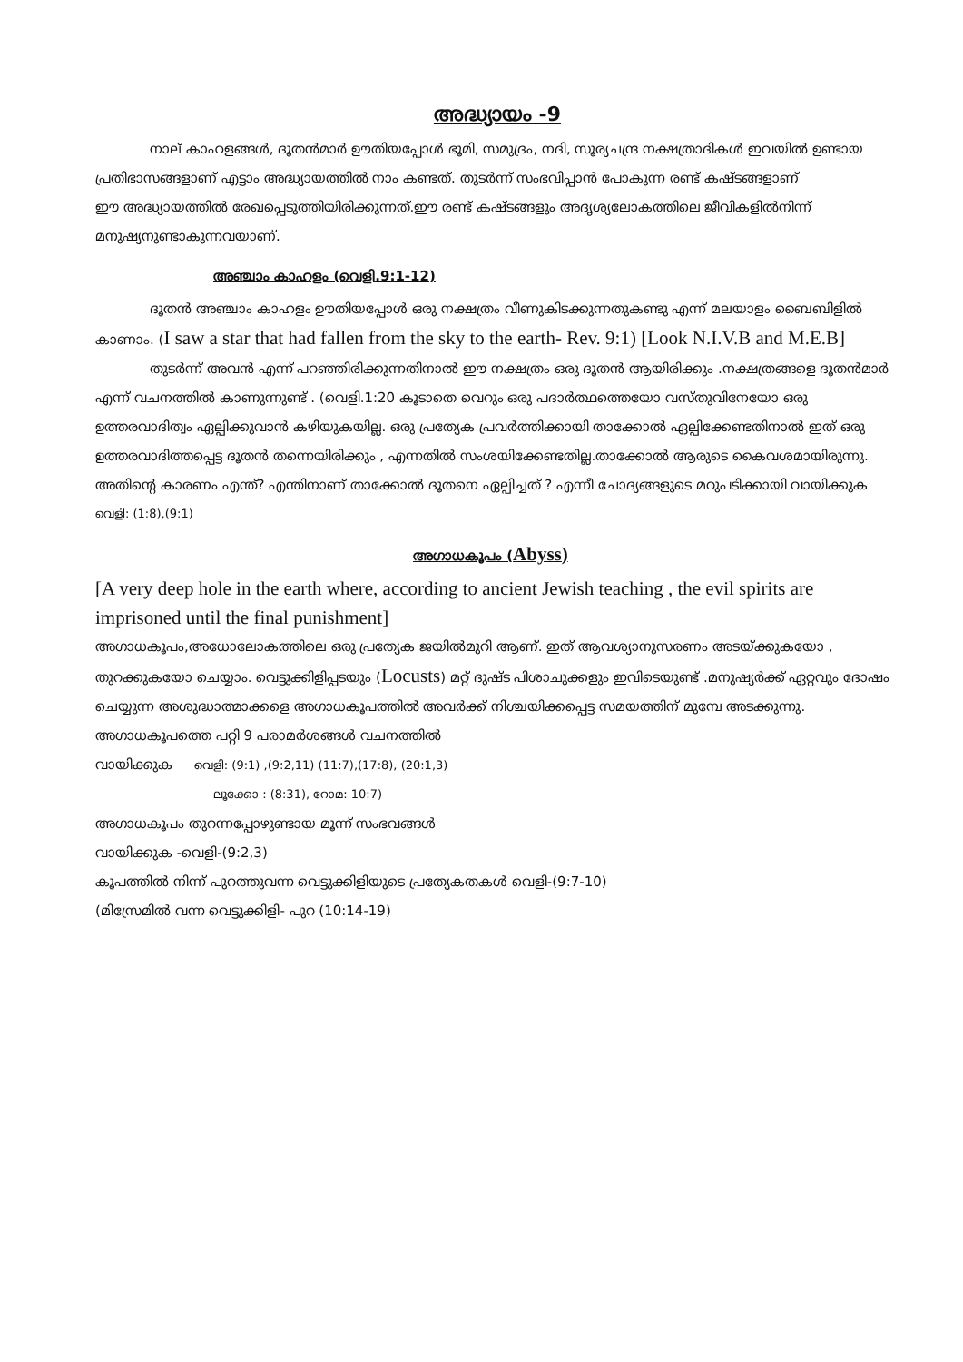അദ്ധ്യായം -9
നാല് കാഹളങ്ങൾ, ദൂതൻമാർ ഊതിയപ്പോൾ ഭൂമി, സമുദ്രം, നദി, സൂര്യചന്ദ്ര നക്ഷത്രാദികൾ ഇവയിൽ ഉണ്ടായ പ്രതിഭാസങ്ങളാണ് എട്ടാം അദ്ധ്യായത്തിൽ നാം കണ്ടത്. തുടർന്ന് സംഭവിപ്പാൻ പോകുന്ന രണ്ട് കഷ്ടങ്ങളാണ്
ഈ അദ്ധ്യായത്തിൽ രേഖപ്പെടുത്തിയിരിക്കുന്നത്.ഈ രണ്ട് കഷ്ടങ്ങളും അദൃശ്യലോകത്തിലെ ജീവികളിൽനിന്ന് മനുഷ്യനുണ്ടാകുന്നവയാണ്.
അഞ്ചാം കാഹളം (വെളി.9:1-12)
ദൂതൻ അഞ്ചാം കാഹളം ഊതിയപ്പോൾ ഒരു നക്ഷത്രം വീണുകിടക്കുന്നതുകണ്ടു എന്ന് മലയാളം ബൈബിളിൽ കാണാം. (I saw a star that had fallen from the sky to the earth- Rev. 9:1) [Look N.I.V.B and M.E.B]
തുടർന്ന് അവൻ എന്ന് പറഞ്ഞിരിക്കുന്നതിനാൽ ഈ നക്ഷത്രം ഒരു ദൂതൻ ആയിരിക്കും .നക്ഷത്രങ്ങളെ ദൂതൻമാർ എന്ന് വചനത്തിൽ കാണുന്നുണ്ട് . (വെളി.1:20 കൂടാതെ വെറും ഒരു പദാർത്ഥത്തെയോ വസ്തുവിനേയോ ഒരു ഉത്തരവാദിത്വം ഏല്പിക്കുവാൻ കഴിയുകയില്ല. ഒരു പ്രത്യേക പ്രവർത്തിക്കായി താക്കോൽ ഏല്പിക്കേണ്ടതിനാൽ ഇത് ഒരു ഉത്തരവാദിത്തപ്പെട്ട ദൂതൻ തന്നെയിരിക്കും , എന്നതിൽ സംശയിക്കേണ്ടതില്ല.താക്കോൽ ആരുടെ കൈവശമായിരുന്നു. അതിന്റെ കാരണം എന്ത്? എന്തിനാണ് താക്കോൽ ദൂതനെ ഏല്പിച്ചത് ? എന്നീ ചോദ്യങ്ങളുടെ മറുപടിക്കായി വായിക്കുക
വെളി: (1:8),(9:1)
അഗാധകൂപം (Abyss)
[A very deep hole in the earth where, according to ancient Jewish teaching , the evil spirits are imprisoned until the final punishment]
അഗാധകൂപം,അധോലോകത്തിലെ ഒരു പ്രത്യേക ജയിൽമുറി ആണ്. ഇത് ആവശ്യാനുസരണം അടയ്ക്കുകയോ , തുറക്കുകയോ ചെയ്യാം. വെട്ടുക്കിളിപ്പടയും (Locusts) മറ്റ് ദുഷ്ട പിശാചുക്കളും ഇവിടെയുണ്ട് .മനുഷ്യർക്ക് ഏറ്റവും ദോഷം ചെയ്യുന്ന അശുദ്ധാത്മാക്കളെ അഗാധകൂപത്തിൽ അവർക്ക് നിശ്ചയിക്കപ്പെട്ട സമയത്തിന് മുമ്പേ അടക്കുന്നു.
അഗാധകൂപത്തെ പറ്റി 9 പരാമർശങ്ങൾ വചനത്തിൽ
വായിക്കുക വെളി: (9:1) ,(9:2,11) (11:7),(17:8), (20:1,3)
ലൂക്കോ : (8:31), റോമ: 10:7)
അഗാധകൂപം തുറന്നപ്പോഴുണ്ടായ മൂന്ന് സംഭവങ്ങൾ
വായിക്കുക -വെളി-(9:2,3)
കൂപത്തിൽ നിന്ന് പുറത്തുവന്ന വെട്ടുക്കിളിയുടെ പ്രത്യേകതകൾ വെളി-(9:7-10)
(മിസ്രേമിൽ വന്ന വെട്ടുക്കിളി- പുറ (10:14-19)